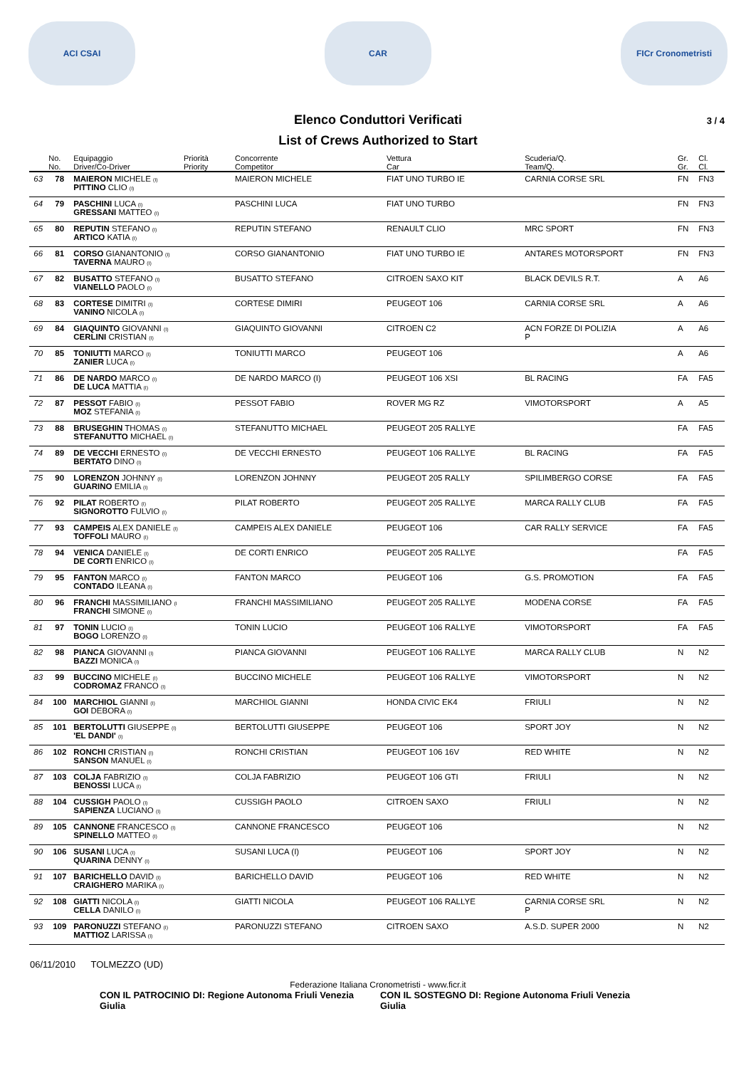ACI CSAI CAR FICr Cronometristi
Elenco Conduttori Verificati 3 / 4
List of Crews Authorized to Start
| | No. | Equipaggio | Priorità | Concorrente | Vettura | Scuderia/Q. | Gr. | Cl. |
| --- | --- | --- | --- | --- | --- | --- | --- | --- |
| | No. | Driver/Co-Driver | Priority | Competitor | Car | Team/Q. | Gr. | Cl. |
| 63 | 78 | MAIERON MICHELE (I) PITTINO CLIO (I) | | MAIERON MICHELE | FIAT UNO TURBO IE | CARNIA CORSE SRL | FN | FN3 |
| 64 | 79 | PASCHINI LUCA (I) GRESSANI MATTEO (I) | | PASCHINI LUCA | FIAT UNO TURBO | | FN | FN3 |
| 65 | 80 | REPUTIN STEFANO (I) ARTICO KATIA (I) | | REPUTIN STEFANO | RENAULT CLIO | MRC SPORT | FN | FN3 |
| 66 | 81 | CORSO GIANANTONIO (I) TAVERNA MAURO (I) | | CORSO GIANANTONIO | FIAT UNO TURBO IE | ANTARES MOTORSPORT | FN | FN3 |
| 67 | 82 | BUSATTO STEFANO (I) VIANELLO PAOLO (I) | | BUSATTO STEFANO | CITROEN SAXO KIT | BLACK DEVILS R.T. | A | A6 |
| 68 | 83 | CORTESE DIMITRI (I) VANINO NICOLA (I) | | CORTESE DIMIRI | PEUGEOT 106 | CARNIA CORSE SRL | A | A6 |
| 69 | 84 | GIAQUINTO GIOVANNI (I) CERLINI CRISTIAN (I) | | GIAQUINTO GIOVANNI | CITROEN C2 | ACN FORZE DI POLIZIA P | A | A6 |
| 70 | 85 | TONIUTTI MARCO (I) ZANIER LUCA (I) | | TONIUTTI MARCO | PEUGEOT 106 | | A | A6 |
| 71 | 86 | DE NARDO MARCO (I) DE LUCA MATTIA (I) | | DE NARDO MARCO (I) | PEUGEOT 106 XSI | BL RACING | FA | FA5 |
| 72 | 87 | PESSOT FABIO (I) MOZ STEFANIA (I) | | PESSOT FABIO | ROVER MG RZ | VIMOTORSPORT | A | A5 |
| 73 | 88 | BRUSEGHIN THOMAS (I) STEFANUTTO MICHAEL (I) | | STEFANUTTO MICHAEL | PEUGEOT 205 RALLYE | | FA | FA5 |
| 74 | 89 | DE VECCHI ERNESTO (I) BERTATO DINO (I) | | DE VECCHI ERNESTO | PEUGEOT 106 RALLYE | BL RACING | FA | FA5 |
| 75 | 90 | LORENZON JOHNNY (I) GUARINO EMILIA (I) | | LORENZON JOHNNY | PEUGEOT 205 RALLY | SPILIMBERGO CORSE | FA | FA5 |
| 76 | 92 | PILAT ROBERTO (I) SIGNOROTTO FULVIO (I) | | PILAT ROBERTO | PEUGEOT 205 RALLYE | MARCA RALLY CLUB | FA | FA5 |
| 77 | 93 | CAMPEIS ALEX DANIELE (I) TOFFOLI MAURO (I) | | CAMPEIS ALEX DANIELE | PEUGEOT 106 | CAR RALLY SERVICE | FA | FA5 |
| 78 | 94 | VENICA DANIELE (I) DE CORTI ENRICO (I) | | DE CORTI ENRICO | PEUGEOT 205 RALLYE | | FA | FA5 |
| 79 | 95 | FANTON MARCO (I) CONTADO ILEANA (I) | | FANTON MARCO | PEUGEOT 106 | G.S. PROMOTION | FA | FA5 |
| 80 | 96 | FRANCHI MASSIMILIANO (I FRANCHI SIMONE (I) | | FRANCHI MASSIMILIANO | PEUGEOT 205 RALLYE | MODENA CORSE | FA | FA5 |
| 81 | 97 | TONIN LUCIO (I) BOGO LORENZO (I) | | TONIN LUCIO | PEUGEOT 106 RALLYE | VIMOTORSPORT | FA | FA5 |
| 82 | 98 | PIANCA GIOVANNI (I) BAZZI MONICA (I) | | PIANCA GIOVANNI | PEUGEOT 106 RALLYE | MARCA RALLY CLUB | N | N2 |
| 83 | 99 | BUCCINO MICHELE (I) CODROMAZ FRANCO (I) | | BUCCINO MICHELE | PEUGEOT 106 RALLYE | VIMOTORSPORT | N | N2 |
| 84 | 100 | MARCHIOL GIANNI (I) GOI DEBORA (I) | | MARCHIOL GIANNI | HONDA CIVIC EK4 | FRIULI | N | N2 |
| 85 | 101 | BERTOLUTTI GIUSEPPE (I) 'EL DANDI' (I) | | BERTOLUTTI GIUSEPPE | PEUGEOT 106 | SPORT JOY | N | N2 |
| 86 | 102 | RONCHI CRISTIAN (I) SANSON MANUEL (I) | | RONCHI CRISTIAN | PEUGEOT 106 16V | RED WHITE | N | N2 |
| 87 | 103 | COLJA FABRIZIO (I) BENOSSI LUCA (I) | | COLJA FABRIZIO | PEUGEOT 106 GTI | FRIULI | N | N2 |
| 88 | 104 | CUSSIGH PAOLO (I) SAPIENZA LUCIANO (I) | | CUSSIGH PAOLO | CITROEN SAXO | FRIULI | N | N2 |
| 89 | 105 | CANNONE FRANCESCO (I) SPINELLO MATTEO (I) | | CANNONE FRANCESCO | PEUGEOT 106 | | N | N2 |
| 90 | 106 | SUSANI LUCA (I) QUARINA DENNY (I) | | SUSANI LUCA (I) | PEUGEOT 106 | SPORT JOY | N | N2 |
| 91 | 107 | BARICHELLO DAVID (I) CRAIGHERO MARIKA (I) | | BARICHELLO DAVID | PEUGEOT 106 | RED WHITE | N | N2 |
| 92 | 108 | GIATTI NICOLA (I) CELLA DANILO (I) | | GIATTI NICOLA | PEUGEOT 106 RALLYE | CARNIA CORSE SRL P | N | N2 |
| 93 | 109 | PARONUZZI STEFANO (I) MATTIOZ LARISSA (I) | | PARONUZZI STEFANO | CITROEN SAXO | A.S.D. SUPER 2000 | N | N2 |
06/11/2010 TOLMEZZO (UD)
Federazione Italiana Cronometristi - www.ficr.it
CON IL PATROCINIO DI: Regione Autonoma Friuli Venezia Giulia CON IL SOSTEGNO DI: Regione Autonoma Friuli Venezia Giulia